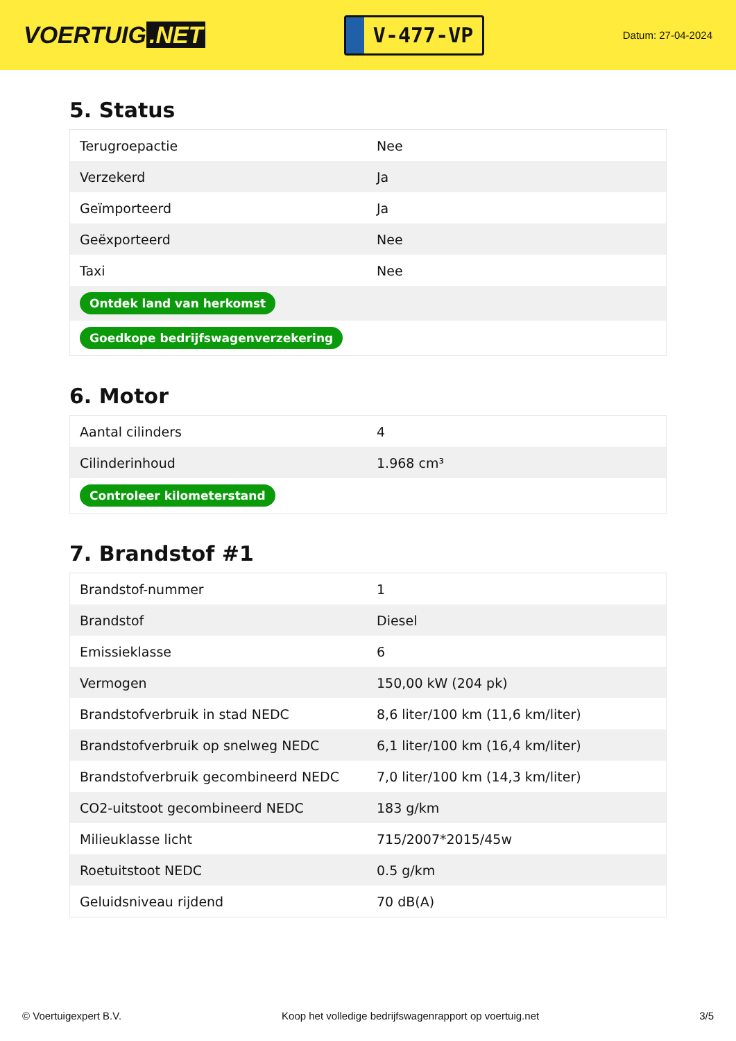VOERTUIG.NET
V-477-VP
Datum: 27-04-2024
5. Status
| Terugroepactie | Nee |
| Verzekerd | Ja |
| Geïmporteerd | Ja |
| Geëxporteerd | Nee |
| Taxi | Nee |
| Ontdek land van herkomst | |
| Goedkope bedrijfswagenverzekering | |
6. Motor
| Aantal cilinders | 4 |
| Cilinderinhoud | 1.968 cm³ |
| Controleer kilometerstand | |
7. Brandstof #1
| Brandstof-nummer | 1 |
| Brandstof | Diesel |
| Emissieklasse | 6 |
| Vermogen | 150,00 kW (204 pk) |
| Brandstofverbruik in stad NEDC | 8,6 liter/100 km (11,6 km/liter) |
| Brandstofverbruik op snelweg NEDC | 6,1 liter/100 km (16,4 km/liter) |
| Brandstofverbruik gecombineerd NEDC | 7,0 liter/100 km (14,3 km/liter) |
| CO2-uitstoot gecombineerd NEDC | 183 g/km |
| Milieuklasse licht | 715/2007*2015/45w |
| Roetuitstoot NEDC | 0.5 g/km |
| Geluidsniveau rijdend | 70 dB(A) |
© Voertuigexpert B.V. Koop het volledige bedrijfswagenrapport op voertuig.net 3/5